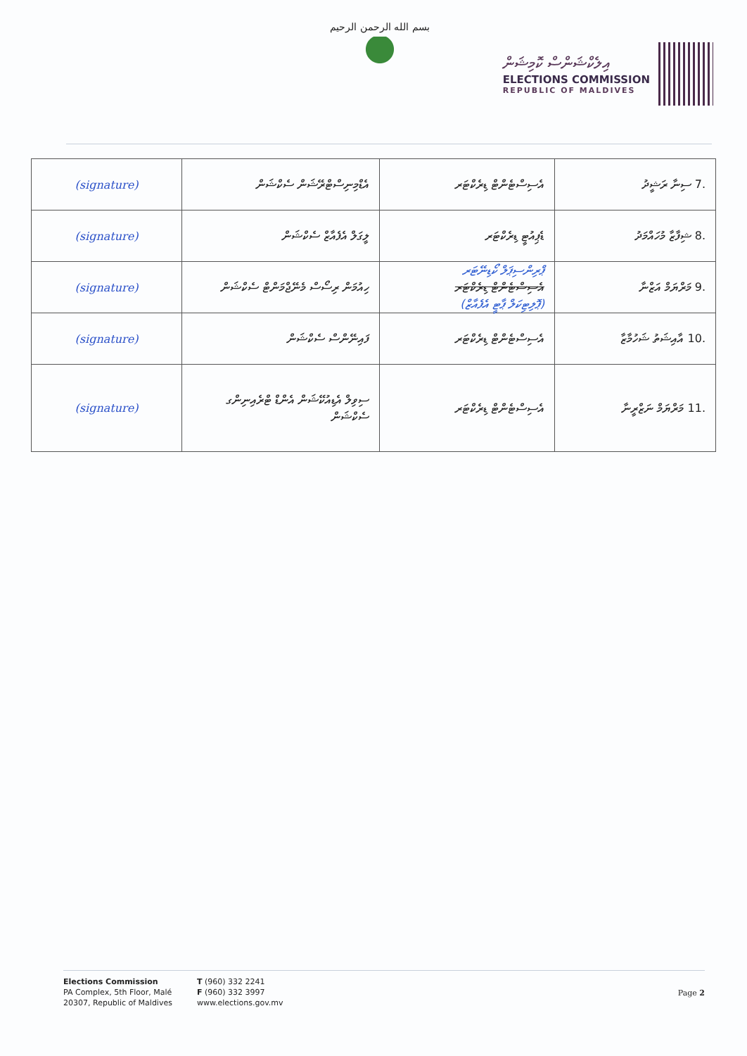بسم الله الرحمن الرحيم
އިލެކްޝަންސް ކޮމިޝަން
ELECTIONS COMMISSION
REPUBLIC OF MALDIVES
| .7 ސިނާ ރަޝީދު | އެސިސްޓެންޓް ޑިރެކްޓަރ | އެޑްމިނިސްޓްރޭޝަން ސެކްޝަން | (signature) |
| .8 ޝިފާޒާ މުހައްމަދު | ޑެޕިއުޓީ ޑިރެކްޓަރ | ލީގަލް އެފެއާޒް ސެކްޝަން | (signature) |
| .9 މަރްޔަމް އަޒްނާ | ޕްރިންސިޕަލް ކޯޑިނޭޓަރ އެސިސްޓެންޓް ޑިރެކްޓަރ (ޕޮލިޓިކަލް ޕާޓީ އެފެއާޒް) | ހިއުމަން ރިސޯސް މެނޭޖްމަންޓް ސެކްޝަން | (signature) |
| .10 އާއިޝަތު ޝަހުމާޒާ | އެސިސްޓެންޓް ޑިރެކްޓަރ | ފައިނޭންސް ސެކްޝަން | (signature) |
| .11 މަރްޔަމް ނަޒްރީނާ | އެސިސްޓެންޓް ޑިރެކްޓަރ | ސިވިލް އެޑިއުކޭޝަން އެންޑް ޓްރެއިނިންގ ސެކްޝަން | (signature) |
Elections Commission
PA Complex, 5th Floor, Malé
20307, Republic of Maldives
T (960) 332 2241
F (960) 332 3997
www.elections.gov.mv
Page 2